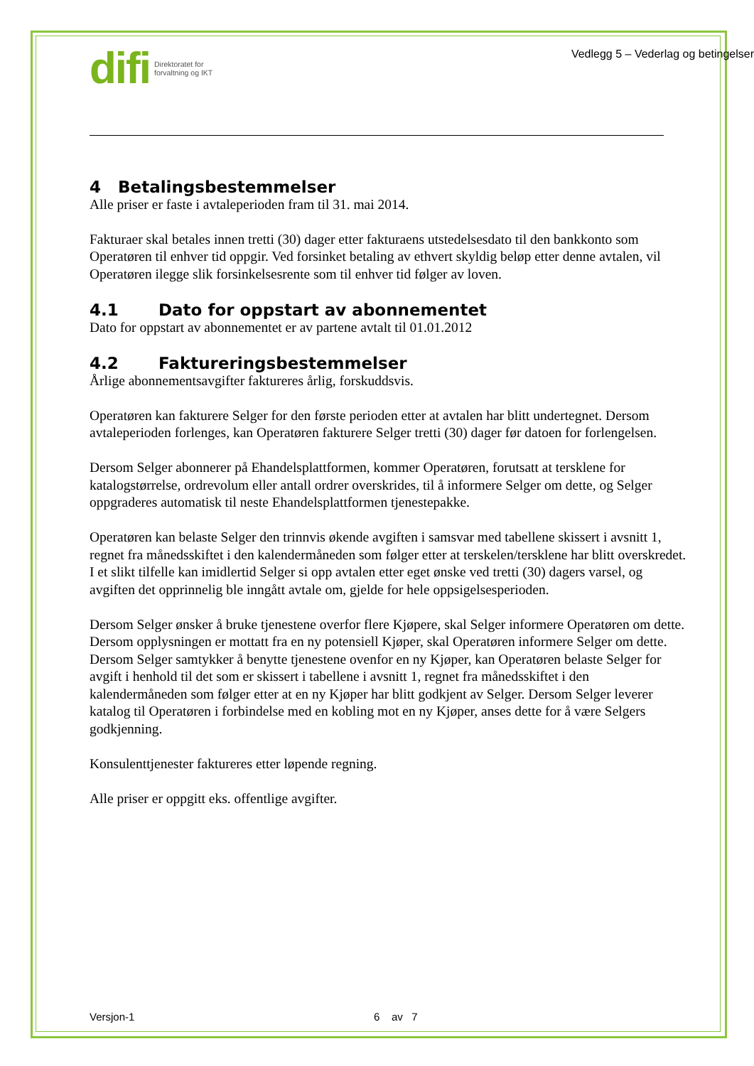difi Direktoratet for
forvaltning og IKT
Vedlegg 5 – Vederlag og betingelser
4 Betalingsbestemmelser
Alle priser er faste i avtaleperioden fram til 31. mai 2014.
Fakturaer skal betales innen tretti (30) dager etter fakturaens utstedelsesdato til den bankkonto som Operatøren til enhver tid oppgir. Ved forsinket betaling av ethvert skyldig beløp etter denne avtalen, vil Operatøren ilegge slik forsinkelsesrente som til enhver tid følger av loven.
4.1 Dato for oppstart av abonnementet
Dato for oppstart av abonnementet er av partene avtalt til 01.01.2012
4.2 Faktureringsbestemmelser
Årlige abonnementsavgifter faktureres årlig, forskuddsvis.
Operatøren kan fakturere Selger for den første perioden etter at avtalen har blitt undertegnet. Dersom avtaleperioden forlenges, kan Operatøren fakturere Selger tretti (30) dager før datoen for forlengelsen.
Dersom Selger abonnerer på Ehandelsplattformen, kommer Operatøren, forutsatt at tersklene for katalogstørrelse, ordrevolum eller antall ordrer overskrides, til å informere Selger om dette, og Selger oppgraderes automatisk til neste Ehandelsplattformen tjenestepakke.
Operatøren kan belaste Selger den trinnvis økende avgiften i samsvar med tabellene skissert i avsnitt 1, regnet fra månedsskiftet i den kalendermåneden som følger etter at terskelen/tersklene har blitt overskredet. I et slikt tilfelle kan imidlertid Selger si opp avtalen etter eget ønske ved tretti (30) dagers varsel, og avgiften det opprinnelig ble inngått avtale om, gjelde for hele oppsigelsesperioden.
Dersom Selger ønsker å bruke tjenestene overfor flere Kjøpere, skal Selger informere Operatøren om dette. Dersom opplysningen er mottatt fra en ny potensiell Kjøper, skal Operatøren informere Selger om dette. Dersom Selger samtykker å benytte tjenestene ovenfor en ny Kjøper, kan Operatøren belaste Selger for avgift i henhold til det som er skissert i tabellene i avsnitt 1, regnet fra månedsskiftet i den kalendermåneden som følger etter at en ny Kjøper har blitt godkjent av Selger. Dersom Selger leverer katalog til Operatøren i forbindelse med en kobling mot en ny Kjøper, anses dette for å være Selgers godkjenning.
Konsulenttjenester faktureres etter løpende regning.
Alle priser er oppgitt eks. offentlige avgifter.
Versjon-1 6 av 7